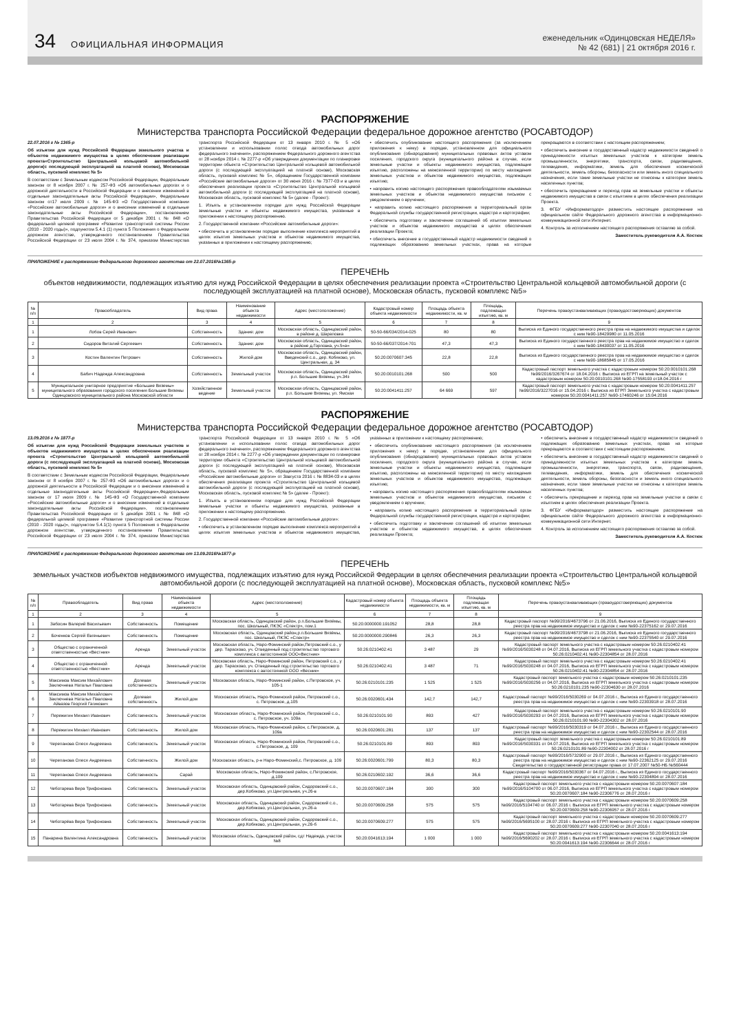34 ОФИЦИАЛЬНАЯ ИНФОРМАЦИЯ
еженедельник «Одинцовская НЕДЕЛЯ»
№ 42 (681) | 21 октября 2016 г.
РАСПОРЯЖЕНИЕ
Министерства транспорта Российской Федерации федеральное дорожное агентство (РОСАВТОДОР)
22.07.2016 г № 1365-р
Об изъятии для нужд Российской Федерации земельного участка и объектов недвижимого имущества в целях обеспечения реализации проекта«Строительство Центральной кольцевой автомобильной дороги(с последующей эксплуатацией на платной основе), Московская область, пусковой комплекс № 5»
В соответствии с Земельным кодексом Российской Федерации, Федеральным законом от 8 ноября 2007 г. № 257-ФЗ «Об автомобильных дорогах и о дорожной деятельности в Российской Федерации и о внесении изменений в отдельные законодательные акты Российской Федерации», Федеральным законом от17 июля 2009 г. № 145-ФЗ «О Государственной компании «Российские автомобильные дороги» и о внесении изменений в отдельные законодательные акты Российской Федерации», постановлением Правительства Российской Федерации от 5 декабря 2001 г. № 848 «О федеральной целевой программе «Развитие транспортной системы России (2010 - 2020 годы)», подпунктом 5.4.1 (1) пункта 5 Положения о Федеральном дорожном агентстве, утвержденного постановлением Правительства Российской Федерации от 23 июля 2004 г. № 374, приказом Министерства транспорта Российской Федерации от 13 января 2010 г. № 5 «Об установлении и использовании полос отвода автомобильных дорог федерального значения», распоряжением Федерального дорожного агентства от 28 ноября 2014 г. № 2277-р «Об утверждении документации по планировке территории объекта «Строительство Центральной кольцевой автомобильной дороги (с последующей эксплуатацией на платной основе), Московская область, пусковой комплекс № 5», обращением Государственной компании «Российские автомобильные дороги» от 30 июня 2016 г. № 7377-03 и в целях обеспечения реализации проекта «Строительство Центральной кольцевой автомобильной дороги (с последующей эксплуатацией на платной основе), Московская область, пусковой комплекс № 5» (далее - Проект):
1. Изъять в установленном порядке для нужд Российской Федерации земельные участки и объекты недвижимого имущества, указанные в приложении к настоящему распоряжению.
2. Государственной компании «Российские автомобильные дороги»:
• обеспечить в установленном порядке выполнение комплекса мероприятий в целях изъятия земельных участков и объектов недвижимого имущества, указанных в приложении к настоящему распоряжению;
• обеспечить опубликование настоящего распоряжения (за исключением приложения к нему) в порядке, установленном для официального опубликования (обнародования) муниципальных правовых актов уставом поселения, городского округа (муниципального района в случае, если земельные участки и объекты недвижимого имущества, подлежащие изъятию, расположены на межселенной территории) по месту нахождения земельных участков и объектов недвижимого имущества, подлежащих изъятию;
• направить копию настоящего распоряжения правообладателям изымаемых земельных участков и объектов недвижимого имущества письмом с уведомлением о вручении;
• направить копию настоящего распоряжения в территориальный орган Федеральной службы государственной регистрации, кадастра и картографии;
• обеспечить подготовку и заключение соглашений об изъятии земельных участков и объектов недвижимого имущества в целях обеспечения реализации Проекта;
• обеспечить внесение в государственный кадастр недвижимости сведений о подлежащих образованию земельных участках, права на которые прекращаются в соответствии с настоящим распоряжением;
• обеспечить внесение в государственный кадастр недвижимости сведений о принадлежности изъятых земельных участков к категории земель промышленности, энергетики, транспорта, связи, радиовещания, телевидения, информатики, земель для обеспечения космической деятельности, земель обороны, безопасности или земель иного специального назначения, если такие земельные участки не отнесены к категории земель населенных пунктов;
• обеспечить прекращение и переход прав на земельные участки и объекты недвижимого имущества в связи с изъятием в целях обеспечения реализации Проекта.
3. ФГБУ «Информавтодор» разместить настоящее распоряжение на официальном сайте Федерального дорожного агентства в информационно-коммуникационной сети Интернет.
4. Контроль за исполнением настоящего распоряжения оставляю за собой.
Заместитель руководителя А.А. Костюк
ПРИЛОЖЕНИЕ к распоряжению Федерального дорожного агентства от 22.07.2016№1365-р
ПЕРЕЧЕНЬ
объектов недвижимости, подлежащих изъятию для нужд Российской Федерации в целях обеспечения реализации проекта «Строительство Центральной кольцевой автомобильной дороги (с последующей эксплуатацией на платной основе), Московская область, пусковой комплекс №5»
| № п/п | Правообладатель | Вид права | Наименование объекта недвижимости | Адрес (местоположение) | Кадастровый номер объекта недвижимости | Площадь объекта недвижимости, кв. м | Площадь, подлежащая изъятию, кв. м | Перечень правоустанавливающих (правоудостоверяющих) документов |
| --- | --- | --- | --- | --- | --- | --- | --- | --- |
| 1 | 2 | 3 | 4 | 5 | 6 | 7 | 8 | 9 |
| 1 | Лобов Серей Иванович | Собственность | Здание: дом | Московская область, Одинцовский район, в районе д. Шараповка | 50-50-66/034/2014-025 | 80 | 80 | Выписка из Единого государственного реестра прав на недвижимого имущества и сделок с ним №90-18429980 от 11.05.2016 |
| 2 | Сидоров Виталий Сергеевич | Собственность | Здание: дом | Московская область, Одинцовский район, в районе д.Горловка, уч.5»а» | 50-50-66/037/2014-701 | 47,3 | 47,3 | Выписка из Единого государственного реестра прав на недвижимое имущество и сделок с ним №90-18430037 от 11.05.2016 |
| 3 | Костин Валентин Петрович | Собственность | Жилой дом | Московская область, Одинцовский район, Введенский с.о., дер. Кобяково, ул. Центральная, д. 34 | 50:20:0070607:345 | 22,8 | 22,8 | Выписка из Единого государственного реестра прав на недвижимое имущество и сделок с ним №90-18685845 от 17.05.2016 |
| 4 | Бабич Надежда Александровна | Собственность | Земельный участок | Московская область, Одинцовский район, р.п. Большие Вяземы, уч.34з | 50:20:0010101:268 | 500 | 500 | Кадастровый паспорт земельного участка с кадастровым номером 50:20:0010101:268 №99/2016/3267674 от 18.04.2016 г. Выписка из ЕГРП на земельный участок с кадастровым номером 50:20:0010101:268 №90-17558193 от18.04.2016 г |
| 5 | Муниципальное унитарное предприятие «Большие Вяземы» муниципального образования городского поселения Большие Вяземы Одинцовского муниципального района Московской области | Хозяйственное ведение | Земельный участок | Московская область, Одинцовский район, р.п. Большие Вяземы, ул. Ямская | 50:20:0041411:257 | 64 669 | 597 | Кадастровый паспорт земельного участка с кадастровым номером 50:20:0041411:257 №99/2016/3227016 от 15.04.2016 г. Выписка из ЕГРП Земельного участка с кадастровым номером 50:20:0041411:257 №90-17460246 от 15:04:2016 |
РАСПОРЯЖЕНИЕ
Министерства транспорта Российской Федерации федеральное дорожное агентство (РОСАВТОДОР)
13.09.2016 г № 1877-р
Об изъятии для нужд Российской Федерации земельных участков и объектов недвижимого имущества в целях обеспечения реализации проекта «Строительство Центральной кольцевой автомобильной дороги (с последующей эксплуатацией на платной основе), Московская область, пусковой комплекс № 5»
В соответствии с Земельным кодексом Российской Федерации, Федеральным законом от 8 ноября 2007 г. № 257-ФЗ «Об автомобильных дорогах и о дорожной деятельности в Российской Федерации и о внесении изменений в отдельные законодательные акты Российской Федерации»,Федеральным законом от 17 июля 2009 г. № 145-ФЗ «О Государственной компании «Российские автомобильные дороги» и о внесении изменений в отдельные законодательные акты Российской Федерации», постановлением Правительства Российской Федерации от 5 декабря 2001 г. № 848 «О федеральной целевой программе «Развитие транспортной системы России (2010 - 2020 годы)», подпунктом 5.4.1(1) пункта 5 Положения о Федеральном дорожном агентстве, утвержденного постановлением Правительства Российской Федерации от 23 июля 2004 г. № 374, приказом Министерства транспорта Российской Федерации от 13 января 2010 г. № 5 «Об установлении и использовании полос отвода автомобильных дорог федерального значения», распоряжением Федерального дорожного агентства от 28 ноября 2014 г. № 2277-р «Об утверждении документации по планировке территории объекта «Строительство Центральной кольцевой автомобильной дороги (с последующей эксплуатацией на платной основе), Московская область, пусковой комплекс № 5», обращением Государственной компании «Российские автомобильные дороги» от 3августа 2016 г. № 8834-03 и в целях обеспечения реализации проекта «Строительство Центральной кольцевой автомобильной дороги (с последующей эксплуатацией на платной основе), Московская область, пусковой комплекс № 5» (далее - Проект):
1. Изъять в установленном порядке для нужд Российской Федерации земельные участки и объекты недвижимого имущества, указанные в приложении к настоящему распоряжению.
2. Государственной компании «Российские автомобильные дороги»:
• обеспечить в установленном порядке выполнение комплекса мероприятий в целях изъятия земельных участков и объектов недвижимого имущества, указанных в приложении к настоящему распоряжению;
• обеспечить опубликование настоящего распоряжения (за исключением приложения к нему) в порядке, установленном для официального опубликования (обнародования) муниципальных правовых актов уставом поселения, городского округа (муниципального района в случае, если земельные участки и объекты недвижимого имущества, подлежащие изъятию, расположены на межселенной территории) по месту нахождения земельных участков и объектов недвижимого имущества, подлежащих изъятию;
• направить копию настоящего распоряжения правообладателям изымаемых земельных участков и объектов недвижимого имущества, письмом с уведомлением о вручении;
• направить копию настоящего распоряжения в территориальный орган Федеральной службы государственной регистрации, кадастра и картографии;
• обеспечить подготовку и заключение соглашений об изъятии земельных участков и объектов недвижимого имущества, в целях обеспечения реализации Проекта;
• обеспечить внесение в государственный кадастр недвижимости сведений о подлежащих образованию земельных участках, права на которые прекращаются в соответствии с настоящим распоряжением;
• обеспечить внесение в государственный кадастр недвижимости сведений о принадлежности изъятых земельных участков к категории земель промышленности, энергетики, транспорта, связи, радиовещания, телевидения, информатики, земель для обеспечения космической деятельности, земель обороны, безопасности и земель иного специального назначения, если такие земельные участки не отнесены к категории земель населенных пунктов;
• обеспечить прекращение и переход прав на земельные участки в связи с изъятием в целях обеспечения реализации Проекта.
3. ФГБУ «Информавтодор» разместить настоящее распоряжение на официальном сайте Федерального дорожного агентства в информационно-коммуникационной сети Интернет.
4. Контроль за исполнением настоящего распоряжения оставляю за собой.
Заместитель руководителя А.А. Костюк
ПРИЛОЖЕНИЕ к распоряжению Федерального дорожного агентства от 13.09.2016№1877-р
ПЕРЕЧЕНЬ
земельных участков иобъектов недвижимого имущества, подлежащих изъятию для нужд Российской Федерации в целях обеспечения реализации проекта «Строительство Центральной кольцевой автомобильной дороги (с последующей эксплуатацией на платной основе), Московская область, пусковой комплекс №5»
| № п/п | Правообладатель | Вид права | Наименование объекта недвижимости | Адрес (местоположение) | Кадастровый номер объекта недвижимости | Площадь объекта недвижимости, кв. м | Площадь подлежащая изъятию, кв. м | Перечень правоустанавливающих (правоудостоверяющих) документов |
| --- | --- | --- | --- | --- | --- | --- | --- | --- |
| 1 | 2 | 3 | 4 | 5 | 6 | 7 | 8 | 9 |
| 1 | Забосин Валерий Васильевич | Собственность | Помещение | Московская область, Одинцовский район, р.п.Большие Вязёмы, пос. Школьный, ПКЭС «Спектр», пом.1 | 50:20:0000000:191052 | 28,8 | 28,8 | Кадастровый паспорт №99/2016/4673796 от 21.06.2016, Выписка из Единого государственного реестра прав на недвижимое имущество и сделок с ним №90-22375162 от 29.07.2016 |
| 2 | Боченков Сергей Евгеньевич | Собственность | Помещение | Московская область, Одинцовский район,р.п.Большие Вязёмы, пос. Школьный, ПКЭС «Спектр» | 50:20:0000000:290846 | 26,3 | 26,3 | Кадастровый паспорт №99/2016/4673798 от 21.06.2016, Выписка из Единого государственного реестра прав на недвижимое имущество и сделок с ним №90-22375540 от 29.07.2016 |
| 3 | Общество с ограниченной ответственностью «Вестник» | Аренда | Земельный участок | Московская область, Наро-Фоминский район,Петровский с.о., у дер. Тарасково, уч. Отведенный под строительство торгового комплекса с автостоянкой ООО«Вестник» | 50:26:0210402:41 | 3 487 | 29 | Кадастровый паспорт земельного участка с кадастровым номером 50:26:0210402:41 №99/2016/5030248 от 04.07.2016, Выписка из ЕГРП земельного участка с кадастровым номером 50:26:0210402:41 №90-22304854 от 28.07.2016 |
| 4 | Общество с ограниченной ответственностью «Вестник» | Аренда | Земельный участок | Московская область, Наро-Фоминский район, Петровский с.о., у дер. Тарасково, уч. Отведенный под строительство торгового комплекса с автостоянкой ООО «Весник» | 50:26:0210402:41 | 3 487 | 71 | Кадастровый паспорт земельного участка с кадастровым номером 50:26:0210402:41 №99/2016/5030248 от 04.07.2016, Выписка из ЕГРП земельного участка с кадастровым номером 50:26:0210402:41 №90-22304854 от 28.07.2016 |
| 5 | Максимов Максим Михайлович Заключнева Наталья Павловна | Долевая собственность | Земельный участок | Московская область, Наро-Фоминский район, с.Петровское, уч. 105-1 | 50:26:0210101:235 | 1 525 | 1 525 | Кадастровый паспорт земельного участка с кадастровым номером 50:26:0210101:235 №99/2016/5030256 от 04.07.2016, Выписка из ЕГРП земельного участка с кадастровым номером 50:26:0210101:235 №90-22304630 от 28.07.2016 |
| 6 | Максимов Максим Михайлович Заключнева Наталья Павловна Айвазов Георгий Гагикович | Долевая собственность | Жилой дом | Московская область, Наро-Фоминский район, Петровский с.о., с. Петровское, д.105 | 50:26:0020601:434 | 142,7 | 142,7 | Кадастровый паспорт №99/2016/5030269 от 04.07.2016 г., Выписка из Единого государственного реестра прав на недвижимое имущество и сделок с ним №90-22303918 от 28.07.2016 |
| 7 | Пережигин Михаил Иванович | Собственность | Земельный участок | Московская область, Наро-Фоминский район, Петровский с.о., с. Петровское, уч. 109а | 50:26:0210101:90 | 893 | 427 | Кадастровый паспорт земельного участка с кадастровым номером 50:26:0210101:90 №99/2016/5030293 от 04.07.2016, Выписка из ЕГРП земельного участка с кадастровым номером 50:26:0210101:90 №90-22304302 от 28.07.2016 |
| 8 | Пережигин Михаил Иванович | Собственность | Жилой дом | Московская область, Наро-Фоминский район, с.Петровское, д. 109а | 50:26:0020601:281 | 137 | 137 | Кадастровый паспорт №99/2016/5030319 от 04.07.2016 г., Выписка из Единого государственного реестра прав на недвижимое имущество и сделок с ним №90-22302544 от 28.07.2016 |
| 9 | Черепанова Олеся Андреевна | Собственность | Земельный участок | Московская область, Наро-Фоминский район, Петровский с.о., с.Петровское, д. 109 | 50:26:0210101:89 | 893 | 893 | Кадастровый паспорт земельного участка с кадастровым номером 50:26:0210101:89 №99/2016/5030331 от 04.07.2016, Выписка из ЕГРП земельного участка с кадастровым номером 50:26:0210101:89 №90-22304002 от 28.07.2016 г |
| 10 | Черепанова Олеся Андреевна | Собственность | Жилой дом | Московская область, р-н Наро-Фоминский,с. Петровское, д. 109 | 50:26:0020601:799 | 80,3 | 80,3 | Кадастровый паспорт №99/2016/5732900 от 29.07.2016 г., Выписка из Единого государственного реестра прав на недвижимое имущество и сделок с ним №90-22362125 от 29.07.2016 Свидетельство о государственной регистрации права от 17.07.2007 №50-НБ №560444 |
| 11 | Черепанова Олеся Андреевна | Собственность | Сарай | Московская область, Наро-Фоминский район, с.Петровское, д.109 | 50:26:0210602:192 | 36,6 | 36,6 | Кадастровый паспорт №99/2016/5030367 от 04.07.2016 г., Выписка из Единого государственного реестра прав на недвижимое имущество и сделок с ним №90-22304894 от 28.07.2016 |
| 12 | Чеботарева Вера Трифоновна | Собственность | Земельный участок | Московская область, Одинцовский район, Сидоровский с.о., дер.Кобяково, ул.Центральная, уч.26-в | 50:20:0070607:184 | 300 | 300 | Кадастровый паспорт земельного участка с кадастровым номером 50:20:0070607:184 №99/2016/5104700 от 06.07.2016, Выписка из ЕГРП земельного участка с кадастровым номером 50:20:0070607:184 №90-22306776 от 28.07.2016 г |
| 13 | Чеботарева Вера Трифоновна | Собственность | Земельный участок | Московская область, Одинцовский район, Сидоровский с.о., дер.Кобяково, ул.Центральная, уч.26-а | 50:20:0070609:258 | 575 | 575 | Кадастровый паспорт земельного участка с кадастровым номером 50:20:0070609:258 №99/2016/5104740 от 06.07.2016 г. Выписка из ЕГРП земельного участка с кадастровым номером 50:20:0070609:258 №90-22306957 от 28.07.2016 г |
| 14 | Чеботарёва Вера Трифоновна | Собственность | Земельный участок | Московская область, Одинцовский район, Сидоровский с.о., дер.Кобяково, ул.Центральная, уч.26-б | 50:20:0070609:277 | 575 | 575 | Кадастровый паспорт земельного участка с кадастровым номером 50:20:0070609:277 №99/2016/5695100 от 28.07.2016 г. Выписка из ЕГРП земельного участка с кадастровым номером 50:20:0070609:277 №90-22307040 от 28.07.2016 г |
| 15 | Панарина Валентина Александровна | Собственность | Земельный участок | Московская область, Одинцовский район, сдт Надежда, участок №8 | 50:20:0041613:194 | 1 000 | 1 000 | Кадастровый паспорт земельного участка с кадастровым номером 50:20:0041613:194 №99/2016/5690202 от 28.07.2016 г. Выписка из ЕГРП земельного участка с кадастровым номером 50:20:0041613:194 №90-22306644 от 28.07.2016 г |